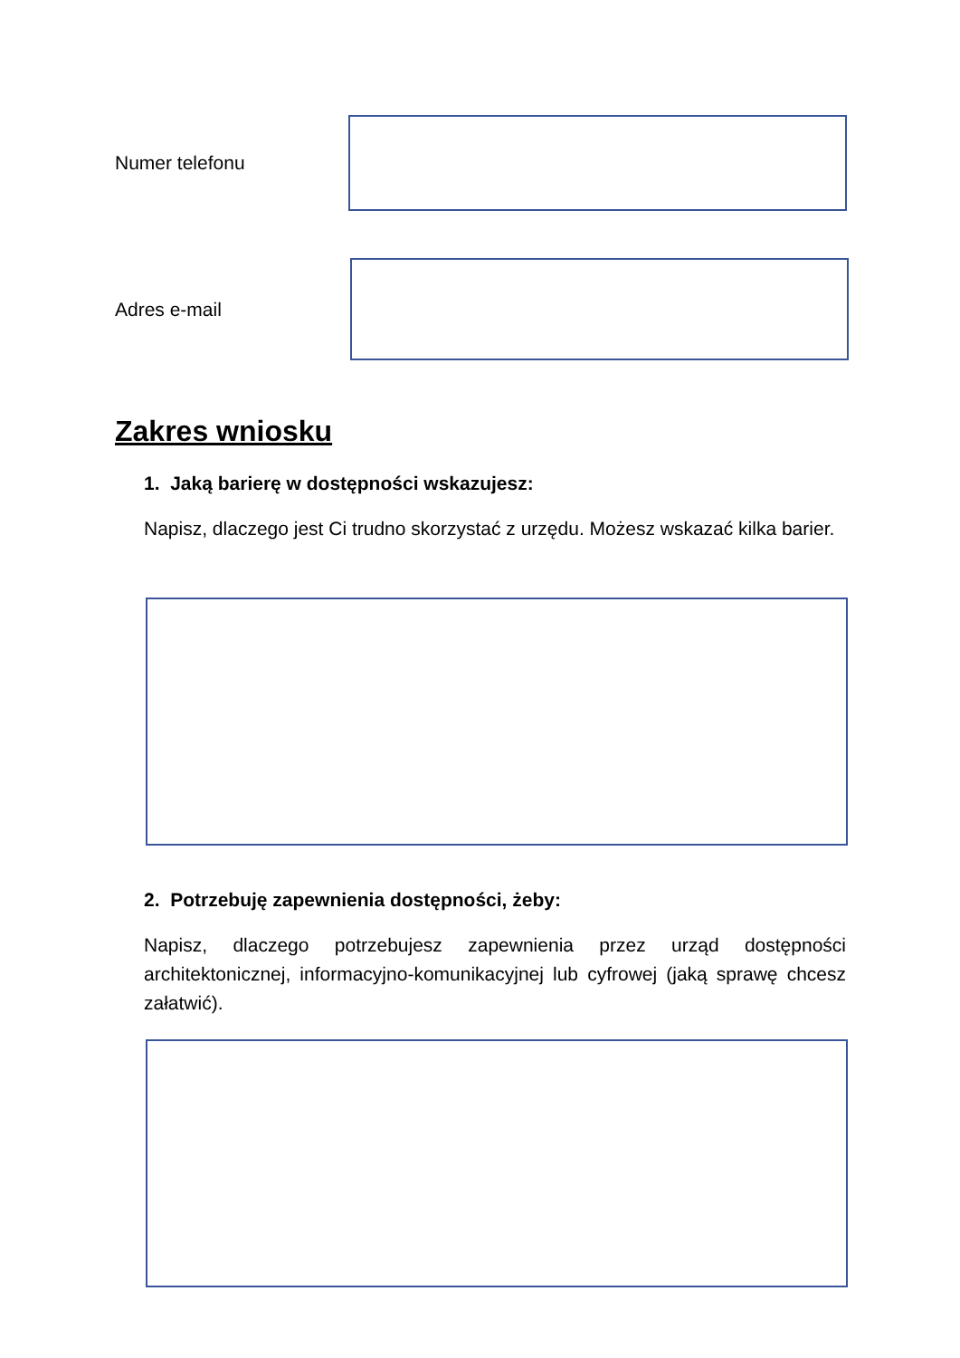Numer telefonu
Adres e-mail
Zakres wniosku
1. Jaką barierę w dostępności wskazujesz:
Napisz, dlaczego jest Ci trudno skorzystać z urzędu. Możesz wskazać kilka barier.
2. Potrzebuję zapewnienia dostępności, żeby:
Napisz, dlaczego potrzebujesz zapewnienia przez urząd dostępności architektonicznej, informacyjno-komunikacyjnej lub cyfrowej (jaką sprawę chcesz załatwić).